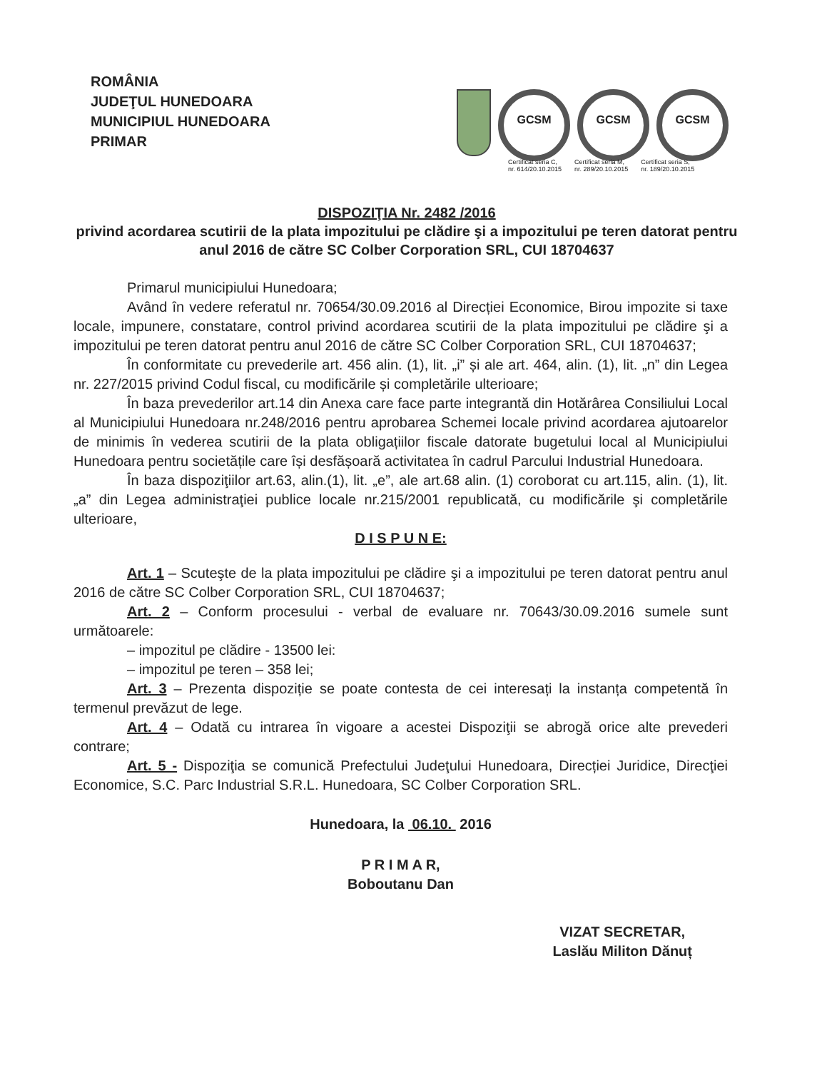ROMÂNIA
JUDEŢUL HUNEDOARA
MUNICIPIUL HUNEDOARA
PRIMAR
GCSM GCSM GCSM
Certificat seria C,
nr. 614/20.10.2015 Certificat seria M,
nr. 289/20.10.2015 Certificat seria S,
nr. 189/20.10.2015
DISPOZIŢIA Nr. 2482 /2016
privind acordarea scutirii de la plata impozitului pe clădire şi a impozitului pe teren datorat pentru anul 2016 de către SC Colber Corporation SRL, CUI 18704637
Primarul municipiului Hunedoara;
Având în vedere referatul nr. 70654/30.09.2016 al Direcției Economice, Birou impozite si taxe locale, impunere, constatare, control privind acordarea scutirii de la plata impozitului pe clădire şi a impozitului pe teren datorat pentru anul 2016 de către SC Colber Corporation SRL, CUI 18704637;
În conformitate cu prevederile art. 456 alin. (1), lit. „i” și ale art. 464, alin. (1), lit. „n” din Legea nr. 227/2015 privind Codul fiscal, cu modificările și completările ulterioare;
În baza prevederilor art.14 din Anexa care face parte integrantă din Hotărârea Consiliului Local al Municipiului Hunedoara nr.248/2016 pentru aprobarea Schemei locale privind acordarea ajutoarelor de minimis în vederea scutirii de la plata obligațiilor fiscale datorate bugetului local al Municipiului Hunedoara pentru societățile care își desfășoară activitatea în cadrul Parcului Industrial Hunedoara.
În baza dispoziţiilor art.63, alin.(1), lit. „e”, ale art.68 alin. (1) coroborat cu art.115, alin. (1), lit. „a” din Legea administraţiei publice locale nr.215/2001 republicată, cu modificările şi completările ulterioare,
D I S P U N E:
Art. 1 – Scuteşte de la plata impozitului pe clădire şi a impozitului pe teren datorat pentru anul 2016 de către SC Colber Corporation SRL, CUI 18704637;
Art. 2 – Conform procesului - verbal de evaluare nr. 70643/30.09.2016 sumele sunt următoarele:
– impozitul pe clădire - 13500 lei:
– impozitul pe teren – 358 lei;
Art. 3 – Prezenta dispoziție se poate contesta de cei interesați la instanța competentă în termenul prevăzut de lege.
Art. 4 – Odată cu intrarea în vigoare a acestei Dispoziţii se abrogă orice alte prevederi contrare;
Art. 5 - Dispoziţia se comunică Prefectului Judeţului Hunedoara, Direcției Juridice, Direcţiei Economice, S.C. Parc Industrial S.R.L. Hunedoara, SC Colber Corporation SRL.
Hunedoara, la 06.10. 2016
P R I M A R,
Boboutanu Dan
VIZAT SECRETAR,
Laslău Militon Dănuț